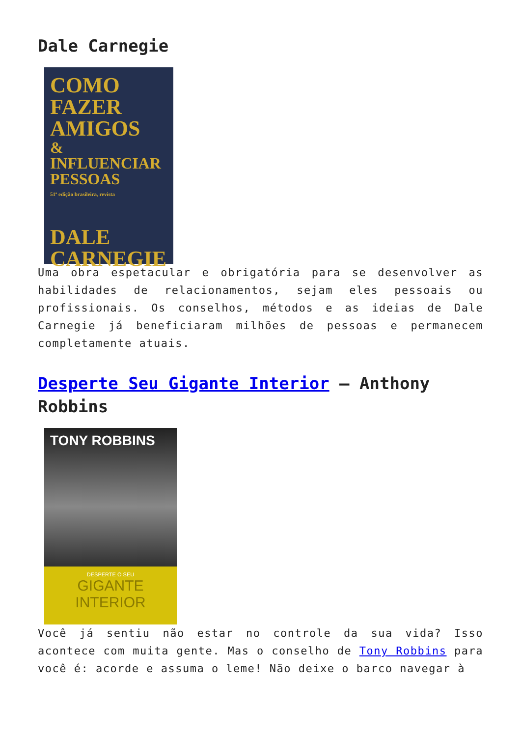Dale Carnegie
COMO
FAZER
AMIGOS
& INFLUENCIAR
PESSOAS
51ª edição brasileira, revista
DALE
CARNEGIE
Uma obra espetacular e obrigatória para se desenvolver as habilidades de relacionamentos, sejam eles pessoais ou profissionais. Os conselhos, métodos e as ideias de Dale Carnegie já beneficiaram milhões de pessoas e permanecem completamente atuais.
Desperte Seu Gigante Interior – Anthony Robbins
TONY ROBBINS
DESPERTE O SEU
GIGANTE
INTERIOR
Você já sentiu não estar no controle da sua vida? Isso acontece com muita gente. Mas o conselho de Tony Robbins para você é: acorde e assuma o leme! Não deixe o barco navegar à